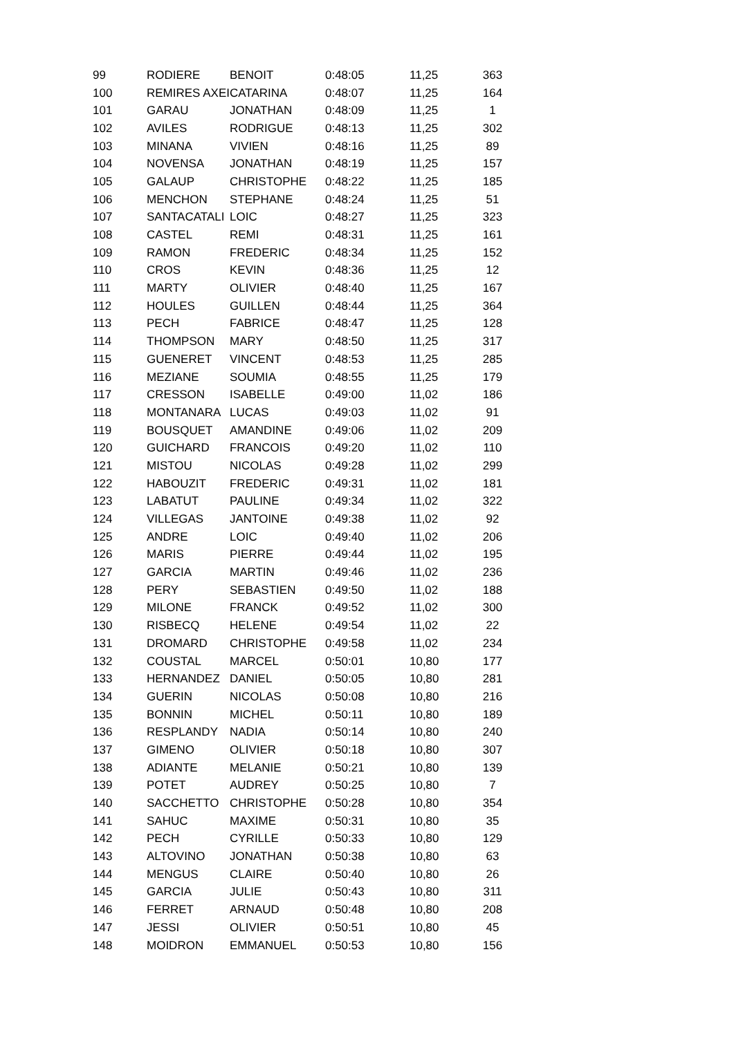| 99 | RODIERE | BENOIT | 0:48:05 | 11,25 | 363 |
| 100 | REMIRES AXEI | CATARINA | 0:48:07 | 11,25 | 164 |
| 101 | GARAU | JONATHAN | 0:48:09 | 11,25 | 1 |
| 102 | AVILES | RODRIGUE | 0:48:13 | 11,25 | 302 |
| 103 | MINANA | VIVIEN | 0:48:16 | 11,25 | 89 |
| 104 | NOVENSA | JONATHAN | 0:48:19 | 11,25 | 157 |
| 105 | GALAUP | CHRISTOPHE | 0:48:22 | 11,25 | 185 |
| 106 | MENCHON | STEPHANE | 0:48:24 | 11,25 | 51 |
| 107 | SANTACATALI | LOIC | 0:48:27 | 11,25 | 323 |
| 108 | CASTEL | REMI | 0:48:31 | 11,25 | 161 |
| 109 | RAMON | FREDERIC | 0:48:34 | 11,25 | 152 |
| 110 | CROS | KEVIN | 0:48:36 | 11,25 | 12 |
| 111 | MARTY | OLIVIER | 0:48:40 | 11,25 | 167 |
| 112 | HOULES | GUILLEN | 0:48:44 | 11,25 | 364 |
| 113 | PECH | FABRICE | 0:48:47 | 11,25 | 128 |
| 114 | THOMPSON | MARY | 0:48:50 | 11,25 | 317 |
| 115 | GUENERET | VINCENT | 0:48:53 | 11,25 | 285 |
| 116 | MEZIANE | SOUMIA | 0:48:55 | 11,25 | 179 |
| 117 | CRESSON | ISABELLE | 0:49:00 | 11,02 | 186 |
| 118 | MONTANARA | LUCAS | 0:49:03 | 11,02 | 91 |
| 119 | BOUSQUET | AMANDINE | 0:49:06 | 11,02 | 209 |
| 120 | GUICHARD | FRANCOIS | 0:49:20 | 11,02 | 110 |
| 121 | MISTOU | NICOLAS | 0:49:28 | 11,02 | 299 |
| 122 | HABOUZIT | FREDERIC | 0:49:31 | 11,02 | 181 |
| 123 | LABATUT | PAULINE | 0:49:34 | 11,02 | 322 |
| 124 | VILLEGAS | JANTOINE | 0:49:38 | 11,02 | 92 |
| 125 | ANDRE | LOIC | 0:49:40 | 11,02 | 206 |
| 126 | MARIS | PIERRE | 0:49:44 | 11,02 | 195 |
| 127 | GARCIA | MARTIN | 0:49:46 | 11,02 | 236 |
| 128 | PERY | SEBASTIEN | 0:49:50 | 11,02 | 188 |
| 129 | MILONE | FRANCK | 0:49:52 | 11,02 | 300 |
| 130 | RISBECQ | HELENE | 0:49:54 | 11,02 | 22 |
| 131 | DROMARD | CHRISTOPHE | 0:49:58 | 11,02 | 234 |
| 132 | COUSTAL | MARCEL | 0:50:01 | 10,80 | 177 |
| 133 | HERNANDEZ | DANIEL | 0:50:05 | 10,80 | 281 |
| 134 | GUERIN | NICOLAS | 0:50:08 | 10,80 | 216 |
| 135 | BONNIN | MICHEL | 0:50:11 | 10,80 | 189 |
| 136 | RESPLANDY | NADIA | 0:50:14 | 10,80 | 240 |
| 137 | GIMENO | OLIVIER | 0:50:18 | 10,80 | 307 |
| 138 | ADIANTE | MELANIE | 0:50:21 | 10,80 | 139 |
| 139 | POTET | AUDREY | 0:50:25 | 10,80 | 7 |
| 140 | SACCHETTO | CHRISTOPHE | 0:50:28 | 10,80 | 354 |
| 141 | SAHUC | MAXIME | 0:50:31 | 10,80 | 35 |
| 142 | PECH | CYRILLE | 0:50:33 | 10,80 | 129 |
| 143 | ALTOVINO | JONATHAN | 0:50:38 | 10,80 | 63 |
| 144 | MENGUS | CLAIRE | 0:50:40 | 10,80 | 26 |
| 145 | GARCIA | JULIE | 0:50:43 | 10,80 | 311 |
| 146 | FERRET | ARNAUD | 0:50:48 | 10,80 | 208 |
| 147 | JESSI | OLIVIER | 0:50:51 | 10,80 | 45 |
| 148 | MOIDRON | EMMANUEL | 0:50:53 | 10,80 | 156 |